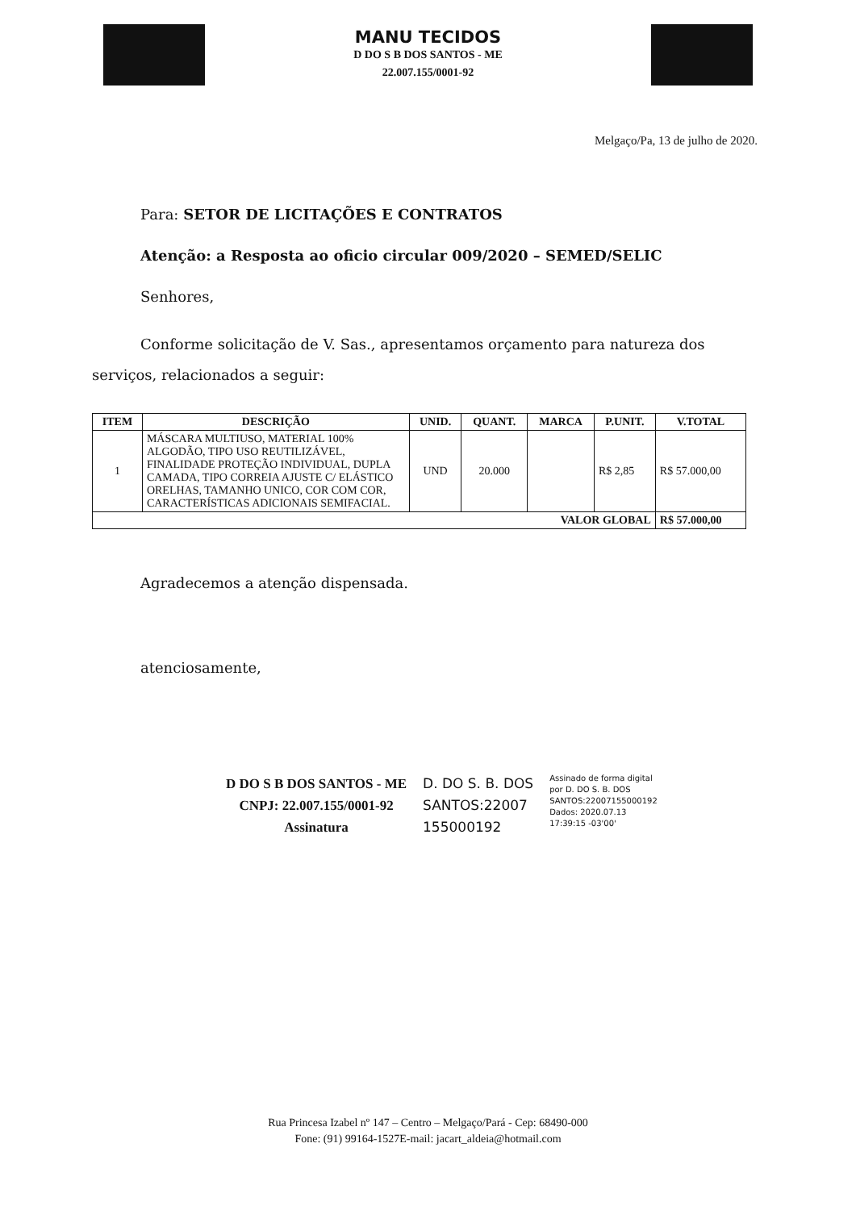MANU TECIDOS
D DO S B DOS SANTOS - ME
22.007.155/0001-92
Melgaço/Pa, 13 de julho de 2020.
Para: SETOR DE LICITAÇÕES E CONTRATOS
Atenção: a Resposta ao oficio circular 009/2020 – SEMED/SELIC
Senhores,
Conforme solicitação de V. Sas., apresentamos orçamento para natureza dos serviços, relacionados a seguir:
| ITEM | DESCRIÇÃO | UNID. | QUANT. | MARCA | P.UNIT. | V.TOTAL |
| --- | --- | --- | --- | --- | --- | --- |
| 1 | MÁSCARA MULTIUSO, MATERIAL 100% ALGODÃO, TIPO USO REUTILIZÁVEL, FINALIDADE PROTEÇÃO INDIVIDUAL, DUPLA CAMADA, TIPO CORREIA AJUSTE C/ ELÁSTICO ORELHAS, TAMANHO UNICO, COR COM COR, CARACTERÍSTICAS ADICIONAIS SEMIFACIAL. | UND | 20.000 | | R$ 2,85 | R$ 57.000,00 |
| VALOR GLOBAL | | | | | | R$ 57.000,00 |
Agradecemos a atenção dispensada.
atenciosamente,
D DO S B DOS SANTOS - ME
CNPJ: 22.007.155/0001-92
Assinatura
D. DO S. B. DOS
SANTOS:22007
155000192
Assinado de forma digital
por D. DO S. B. DOS
SANTOS:22007155000192
Dados: 2020.07.13
17:39:15 -03'00'
Rua Princesa Izabel nº 147 – Centro – Melgaço/Pará - Cep: 68490-000
Fone: (91) 99164-1527E-mail: jacart_aldeia@hotmail.com